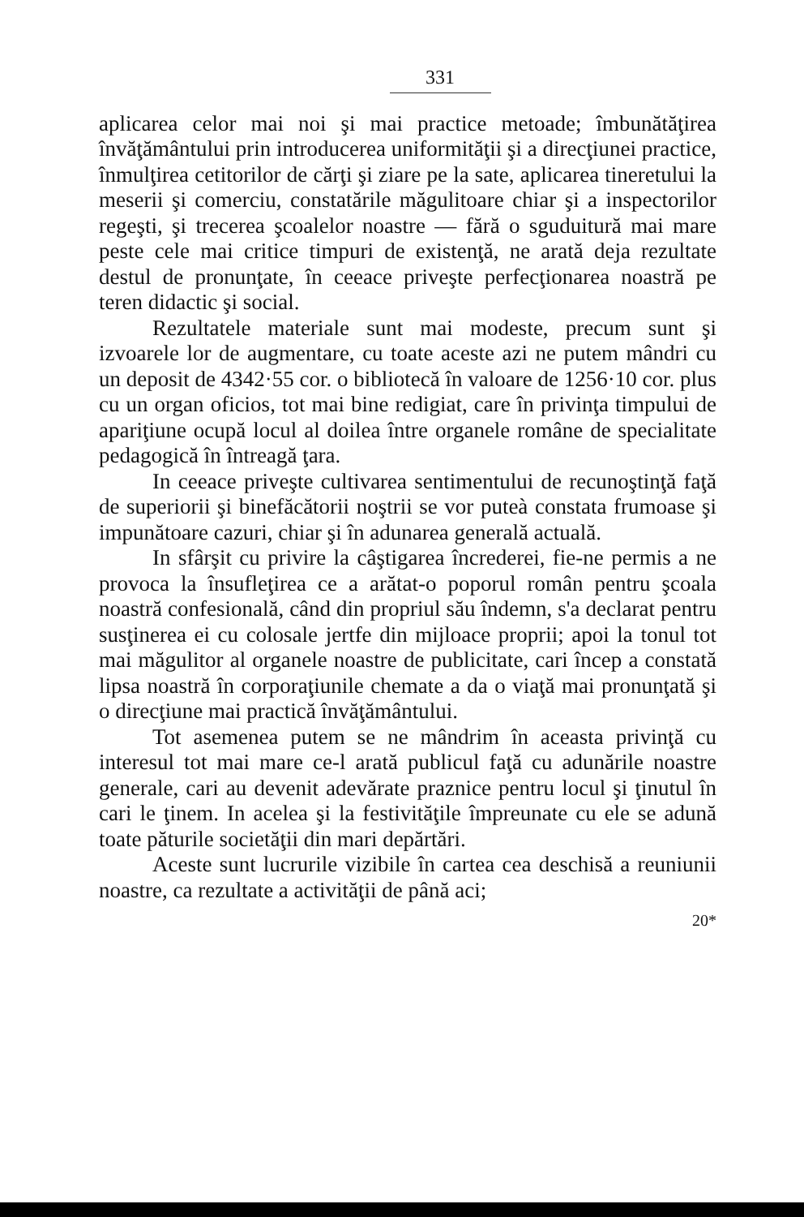331
aplicarea celor mai noi şi mai practice metoade; îmbunătăţirea învăţământului prin introducerea uniformităţii şi a direcţiunei practice, înmulţirea cetitorilor de cărţi şi ziare pe la sate, aplicarea tineretului la meserii şi comerciu, constatările măgulitoare chiar şi a inspectorilor regeşti, şi trecerea şcoalelor noastre — fără o sguduitură mai mare peste cele mai critice timpuri de existenţă, ne arată deja rezultate destul de pronunţate, în ceeace priveşte perfecţionarea noastră pe teren didactic şi social.
Rezultatele materiale sunt mai modeste, precum sunt şi izvoarele lor de augmentare, cu toate aceste azi ne putem mândri cu un deposit de 4342·55 cor. o bibliotecă în valoare de 1256·10 cor. plus cu un organ oficios, tot mai bine redigiat, care în privinţa timpului de apariţiune ocupă locul al doilea între organele române de specialitate pedagogică în întreagă ţara.
In ceeace priveşte cultivarea sentimentului de recunoştinţă faţă de superiorii şi binefăcătorii noştrii se vor puteà constata frumoase şi impunătoare cazuri, chiar şi în adunarea generală actuală.
In sfârşit cu privire la câştigarea încrederei, fie-ne permis a ne provoca la însufleţirea ce a arătat-o poporul român pentru şcoala noastră confesională, când din propriul său îndemn, s'a declarat pentru susţinerea ei cu colosale jertfe din mijloace proprii; apoi la tonul tot mai măgulitor al organele noastre de publicitate, cari încep a constată lipsa noastră în corporaţiunile chemate a da o viaţă mai pronunţată şi o direcţiune mai practică învăţământului.
Tot asemenea putem se ne mândrim în aceasta privinţă cu interesul tot mai mare ce-l arată publicul faţă cu adunările noastre generale, cari au devenit adevărate praznice pentru locul şi ţinutul în cari le ţinem. In acelea şi la festivităţile împreunate cu ele se adună toate păturile societăţii din mari depărtări.
Aceste sunt lucrurile vizibile în cartea cea deschisă a reuniunii noastre, ca rezultate a activităţii de până aci;
20*